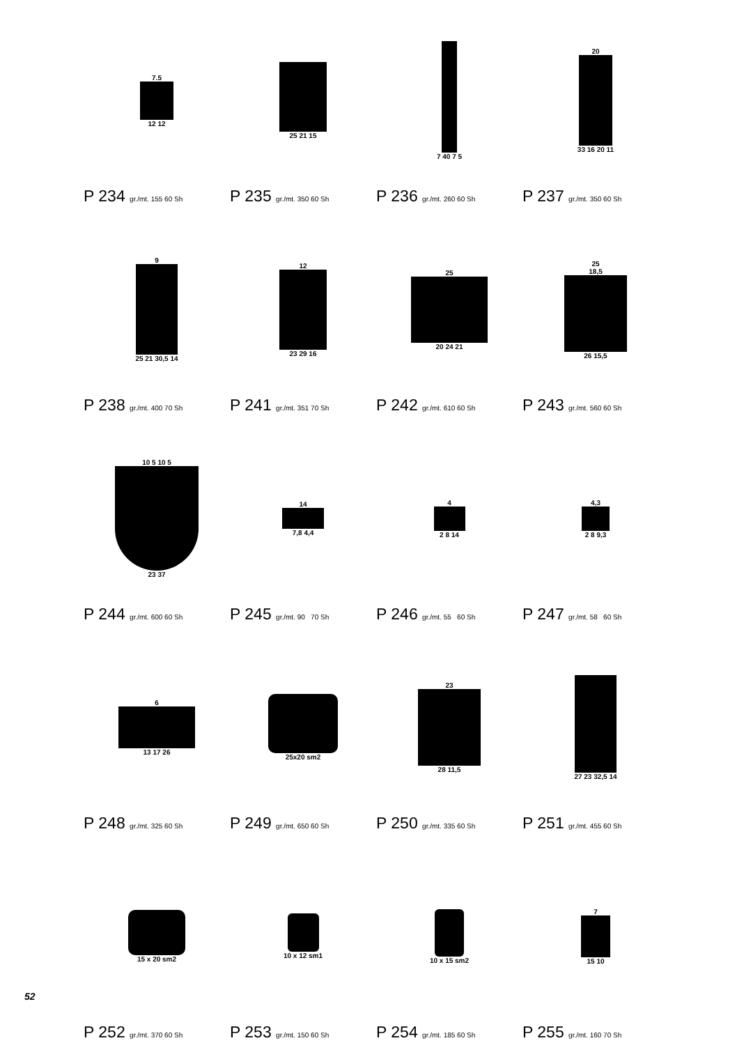7.5
12 12
P 234 gr./mt. 155 60 Sh
25 21 15
P 235 gr./mt. 350 60 Sh
7 40 7 5
P 236 gr./mt. 260 60 Sh
20
33 16 20 11
P 237 gr./mt. 350 60 Sh
9
25 21 30,5 14
P 238 gr./mt. 400 70 Sh
12
23 29 16
P 241 gr./mt. 351 70 Sh
25
20 24 21
P 242 gr./mt. 610 60 Sh
25
18,5
26 15,5
P 243 gr./mt. 560 60 Sh
10 5 10 5
23 37
P 244 gr./mt. 600 60 Sh
14
7,8 4,4
P 245 gr./mt. 90 70 Sh
4
2 8 14
P 246 gr./mt. 55 60 Sh
4,3
2 8 9,3
P 247 gr./mt. 58 60 Sh
6
13 17 26
P 248 gr./mt. 325 60 Sh
25x20 sm2
P 249 gr./mt. 650 60 Sh
23
28 11,5
P 250 gr./mt. 335 60 Sh
27 23 32,5 14
P 251 gr./mt. 455 60 Sh
15 x 20 sm2
P 252 gr./mt. 370 60 Sh
10 x 12 sm1
P 253 gr./mt. 150 60 Sh
10 x 15 sm2
P 254 gr./mt. 185 60 Sh
7
15 10
P 255 gr./mt. 160 70 Sh
52